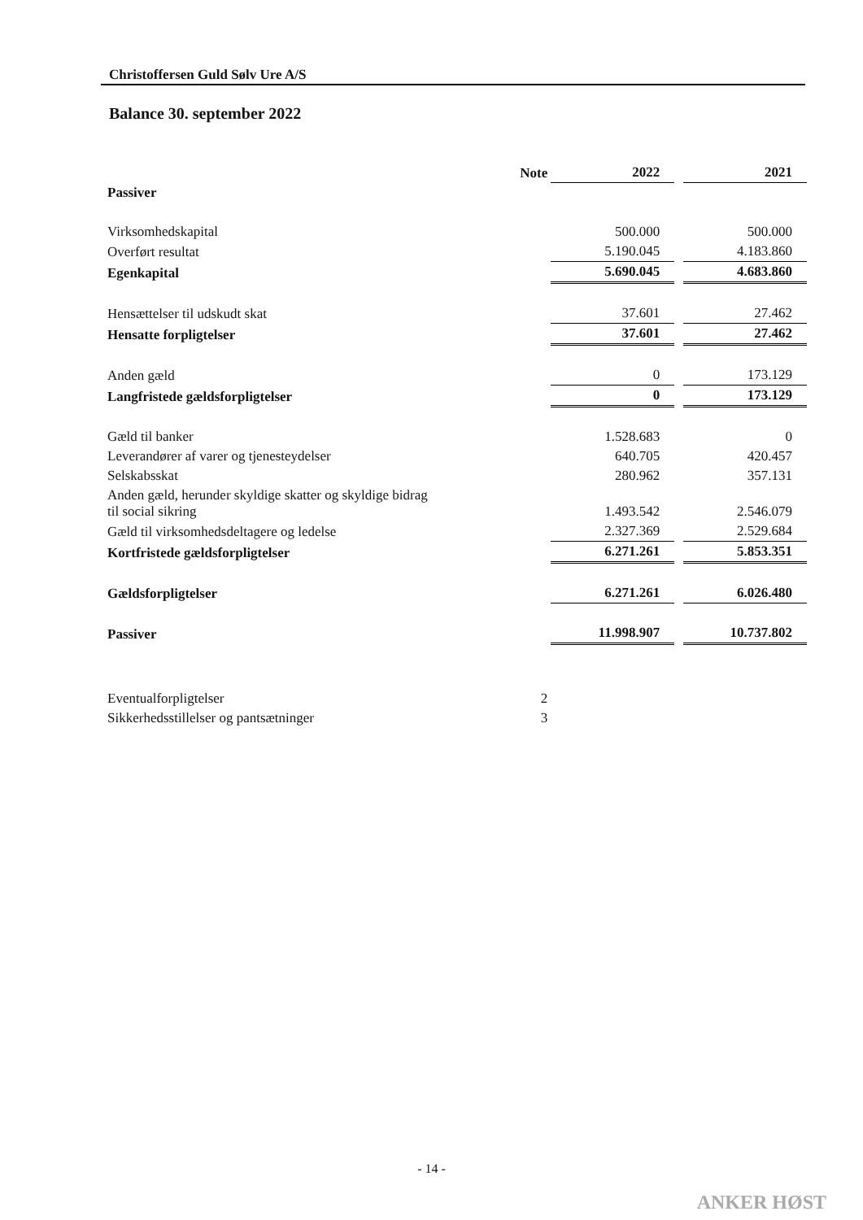Christoffersen Guld Sølv Ure A/S
Balance 30. september 2022
| | Note | 2022 | | 2021 |
| Passiver | | | | |
| Virksomhedskapital | | 500.000 | | 500.000 |
| Overført resultat | | 5.190.045 | | 4.183.860 |
| Egenkapital | | 5.690.045 | | 4.683.860 |
| Hensættelser til udskudt skat | | 37.601 | | 27.462 |
| Hensatte forpligtelser | | 37.601 | | 27.462 |
| Anden gæld | | 0 | | 173.129 |
| Langfristede gældsforpligtelser | | 0 | | 173.129 |
| Gæld til banker | | 1.528.683 | | 0 |
| Leverandører af varer og tjenesteydelser | | 640.705 | | 420.457 |
| Selskabsskat | | 280.962 | | 357.131 |
| Anden gæld, herunder skyldige skatter og skyldige bidrag til social sikring | | 1.493.542 | | 2.546.079 |
| Gæld til virksomhedsdeltagere og ledelse | | 2.327.369 | | 2.529.684 |
| Kortfristede gældsforpligtelser | | 6.271.261 | | 5.853.351 |
| Gældsforpligtelser | | 6.271.261 | | 6.026.480 |
| Passiver | | 11.998.907 | | 10.737.802 |
| Eventualforpligtelser | 2 | | | |
| Sikkerhedsstillelser og pantsætninger | 3 | | | |
- 14 -
ANKER HØST